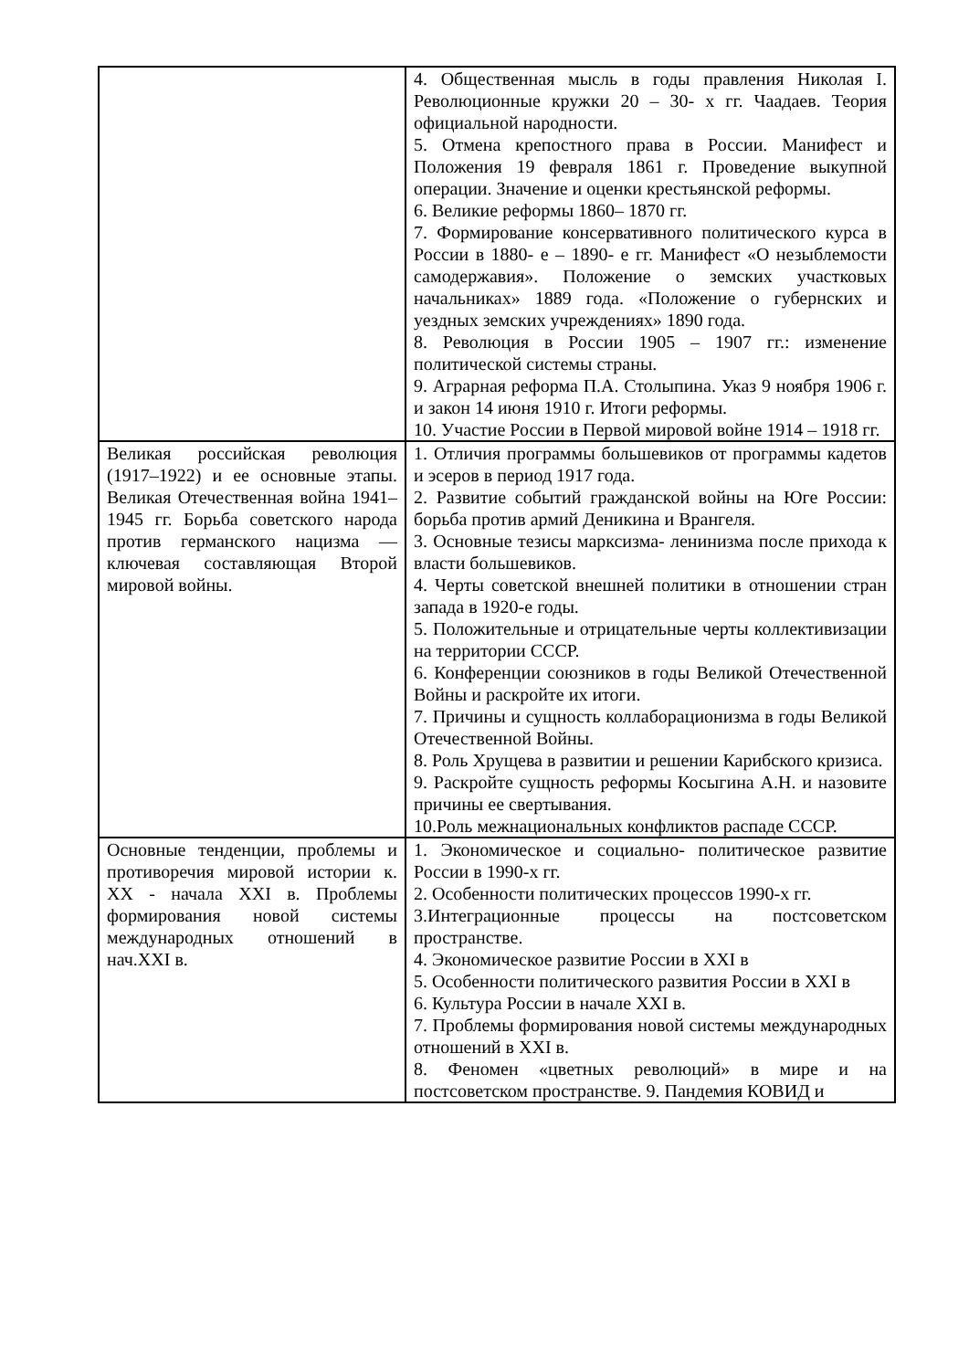| | 4. Общественная мысль в годы правления Николая I. Революционные кружки 20 – 30- х гг. Чаадаев. Теория официальной народности. 5. Отмена крепостного права в России. Манифест и Положения 19 февраля 1861 г. Проведение выкупной операции. Значение и оценки крестьянской реформы. 6. Великие реформы 1860– 1870 гг. 7. Формирование консервативного политического курса в России в 1880- е – 1890- е гг. Манифест «О незыблемости самодержавия». Положение о земских участковых начальниках» 1889 года. «Положение о губернских и уездных земских учреждениях» 1890 года. 8. Революция в России 1905 – 1907 гг.: изменение политической системы страны. 9. Аграрная реформа П.А. Столыпина. Указ 9 ноября 1906 г. и закон 14 июня 1910 г. Итоги реформы. 10. Участие России в Первой мировой войне 1914 – 1918 гг. |
| Великая российская революция (1917–1922) и ее основные этапы. Великая Отечественная война 1941–1945 гг. Борьба советского народа против германского нацизма — ключевая составляющая Второй мировой войны. | 1. Отличия программы большевиков от программы кадетов и эсеров в период 1917 года. 2. Развитие событий гражданской войны на Юге России: борьба против армий Деникина и Врангеля. 3. Основные тезисы марксизма- ленинизма после прихода к власти большевиков. 4. Черты советской внешней политики в отношении стран запада в 1920-е годы. 5. Положительные и отрицательные черты коллективизации на территории СССР. 6. Конференции союзников в годы Великой Отечественной Войны и раскройте их итоги. 7. Причины и сущность коллаборационизма в годы Великой Отечественной Войны. 8. Роль Хрущева в развитии и решении Карибского кризиса. 9. Раскройте сущность реформы Косыгина А.Н. и назовите причины ее свертывания. 10.Роль межнациональных конфликтов распаде СССР. |
| Основные тенденции, проблемы и противоречия мировой истории к. XX - начала XXI в. Проблемы формирования новой системы международных отношений в нач.XXI в. | 1. Экономическое и социально- политическое развитие России в 1990-х гг. 2. Особенности политических процессов 1990-х гг. 3.Интеграционные процессы на постсоветском пространстве. 4. Экономическое развитие России в XXI в 5. Особенности политического развития России в XXI в 6. Культура России в начале XXI в. 7. Проблемы формирования новой системы международных отношений в XXI в. 8. Феномен «цветных революций» в мире и на постсоветском пространстве. 9. Пандемия КОВИД и |